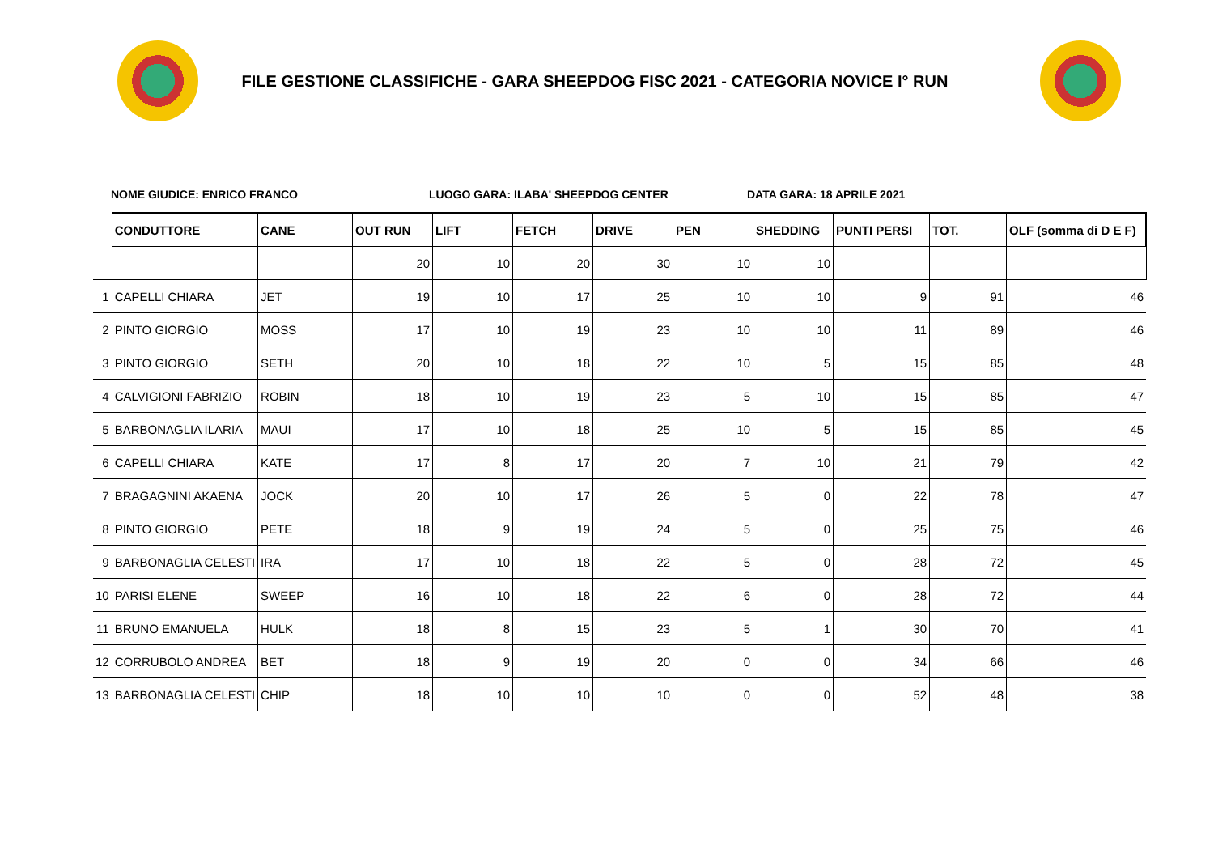FILE GESTIONE CLASSIFICHE - GARA SHEEPDOG FISC 2021 - CATEGORIA NOVICE I° RUN
NOME GIUDICE: ENRICO FRANCO LUOGO GARA: ILABA' SHEEPDOG CENTER DATA GARA: 18 APRILE 2021
| | CONDUTTORE | CANE | OUT RUN | LIFT | FETCH | DRIVE | PEN | SHEDDING | PUNTI PERSI | TOT. | OLF (somma di D E F) |
| --- | --- | --- | --- | --- | --- | --- | --- | --- | --- | --- | --- |
| | | | 20 | 10 | 20 | 30 | 10 | 10 | | | |
| 1 | CAPELLI CHIARA | JET | 19 | 10 | 17 | 25 | 10 | 10 | 9 | 91 | 46 |
| 2 | PINTO GIORGIO | MOSS | 17 | 10 | 19 | 23 | 10 | 10 | 11 | 89 | 46 |
| 3 | PINTO GIORGIO | SETH | 20 | 10 | 18 | 22 | 10 | 5 | 15 | 85 | 48 |
| 4 | CALVIGIONI FABRIZIO | ROBIN | 18 | 10 | 19 | 23 | 5 | 10 | 15 | 85 | 47 |
| 5 | BARBONAGLIA ILARIA | MAUI | 17 | 10 | 18 | 25 | 10 | 5 | 15 | 85 | 45 |
| 6 | CAPELLI CHIARA | KATE | 17 | 8 | 17 | 20 | 7 | 10 | 21 | 79 | 42 |
| 7 | BRAGAGNINI AKAENA | JOCK | 20 | 10 | 17 | 26 | 5 | 0 | 22 | 78 | 47 |
| 8 | PINTO GIORGIO | PETE | 18 | 9 | 19 | 24 | 5 | 0 | 25 | 75 | 46 |
| 9 | BARBONAGLIA CELESTI | IRA | 17 | 10 | 18 | 22 | 5 | 0 | 28 | 72 | 45 |
| 10 | PARISI ELENE | SWEEP | 16 | 10 | 18 | 22 | 6 | 0 | 28 | 72 | 44 |
| 11 | BRUNO EMANUELA | HULK | 18 | 8 | 15 | 23 | 5 | 1 | 30 | 70 | 41 |
| 12 | CORRUBOLO ANDREA | BET | 18 | 9 | 19 | 20 | 0 | 0 | 34 | 66 | 46 |
| 13 | BARBONAGLIA CELESTI | CHIP | 18 | 10 | 10 | 10 | 0 | 0 | 52 | 48 | 38 |